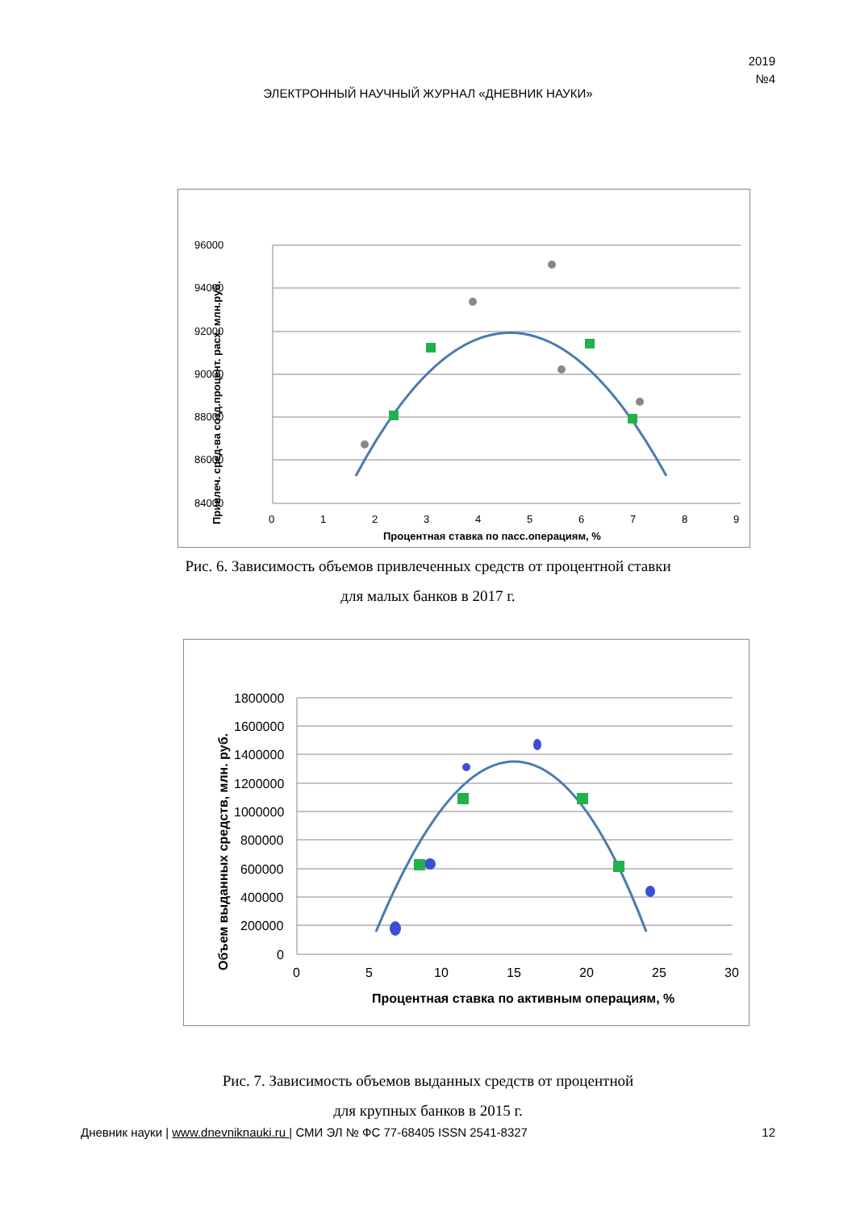2019
№4
ЭЛЕКТРОННЫЙ НАУЧНЫЙ ЖУРНАЛ «ДНЕВНИК НАУКИ»
96000
94000
92000
90000
88000
86000
84000
0
1
2
3
4
5
6
7
8
9
Процентная ставка по пасс.операциям, %
Привлеч. сред-ва созд.процент. расх. млн.руб.
Рис. 6. Зависимость объемов привлеченных средств от процентной ставки
для малых банков в 2017 г.
1800000
1600000
1400000
1200000
1000000
800000
600000
400000
200000
0
0
5
10
15
20
25
30
Процентная ставка по активным операциям, %
Объем выданных средств, млн. руб.
Рис. 7. Зависимость объемов выданных средств от процентной
для крупных банков в 2015 г.
Дневник науки | www.dnevniknauki.ru | СМИ ЭЛ № ФС 77-68405 ISSN 2541-8327 12